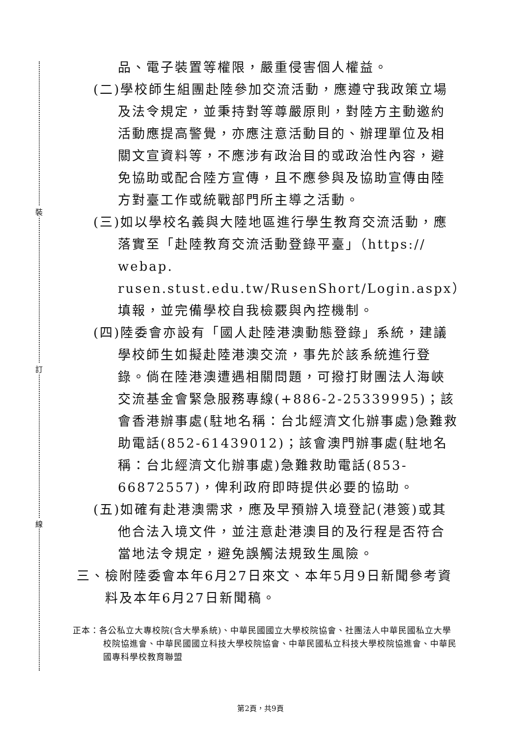裝
訂
線
品、電子裝置等權限，嚴重侵害個人權益。
(二)學校師生組團赴陸參加交流活動，應遵守我政策立場及法令規定，並秉持對等尊嚴原則，對陸方主動邀約活動應提高警覺，亦應注意活動目的、辦理單位及相關文宣資料等，不應涉有政治目的或政治性內容，避免協助或配合陸方宣傳，且不應參與及協助宣傳由陸方對臺工作或統戰部門所主導之活動。
(三)如以學校名義與大陸地區進行學生教育交流活動，應落實至「赴陸教育交流活動登錄平臺」（https:// webap. rusen.stust.edu.tw/RusenShort/Login.aspx）填報，並完備學校自我檢覈與內控機制。
(四)陸委會亦設有「國人赴陸港澳動態登錄」系統，建議學校師生如擬赴陸港澳交流，事先於該系統進行登錄。倘在陸港澳遭遇相關問題，可撥打財團法人海峽交流基金會緊急服務專線(+886-2-25339995)；該會香港辦事處(駐地名稱：台北經濟文化辦事處)急難救助電話(852-61439012)；該會澳門辦事處(駐地名稱：台北經濟文化辦事處)急難救助電話(853-66872557)，俾利政府即時提供必要的協助。
(五)如確有赴港澳需求，應及早預辦入境登記(港簽)或其他合法入境文件，並注意赴港澳目的及行程是否符合當地法令規定，避免誤觸法規致生風險。
三、檢附陸委會本年6月27日來文、本年5月9日新聞參考資料及本年6月27日新聞稿。
正本：各公私立大專校院(含大學系統)、中華民國國立大學校院協會、社團法人中華民國私立大學校院協進會、中華民國國立科技大學校院協會、中華民國私立科技大學校院協進會、中華民國專科學校教育聯盟
第2頁，共9頁